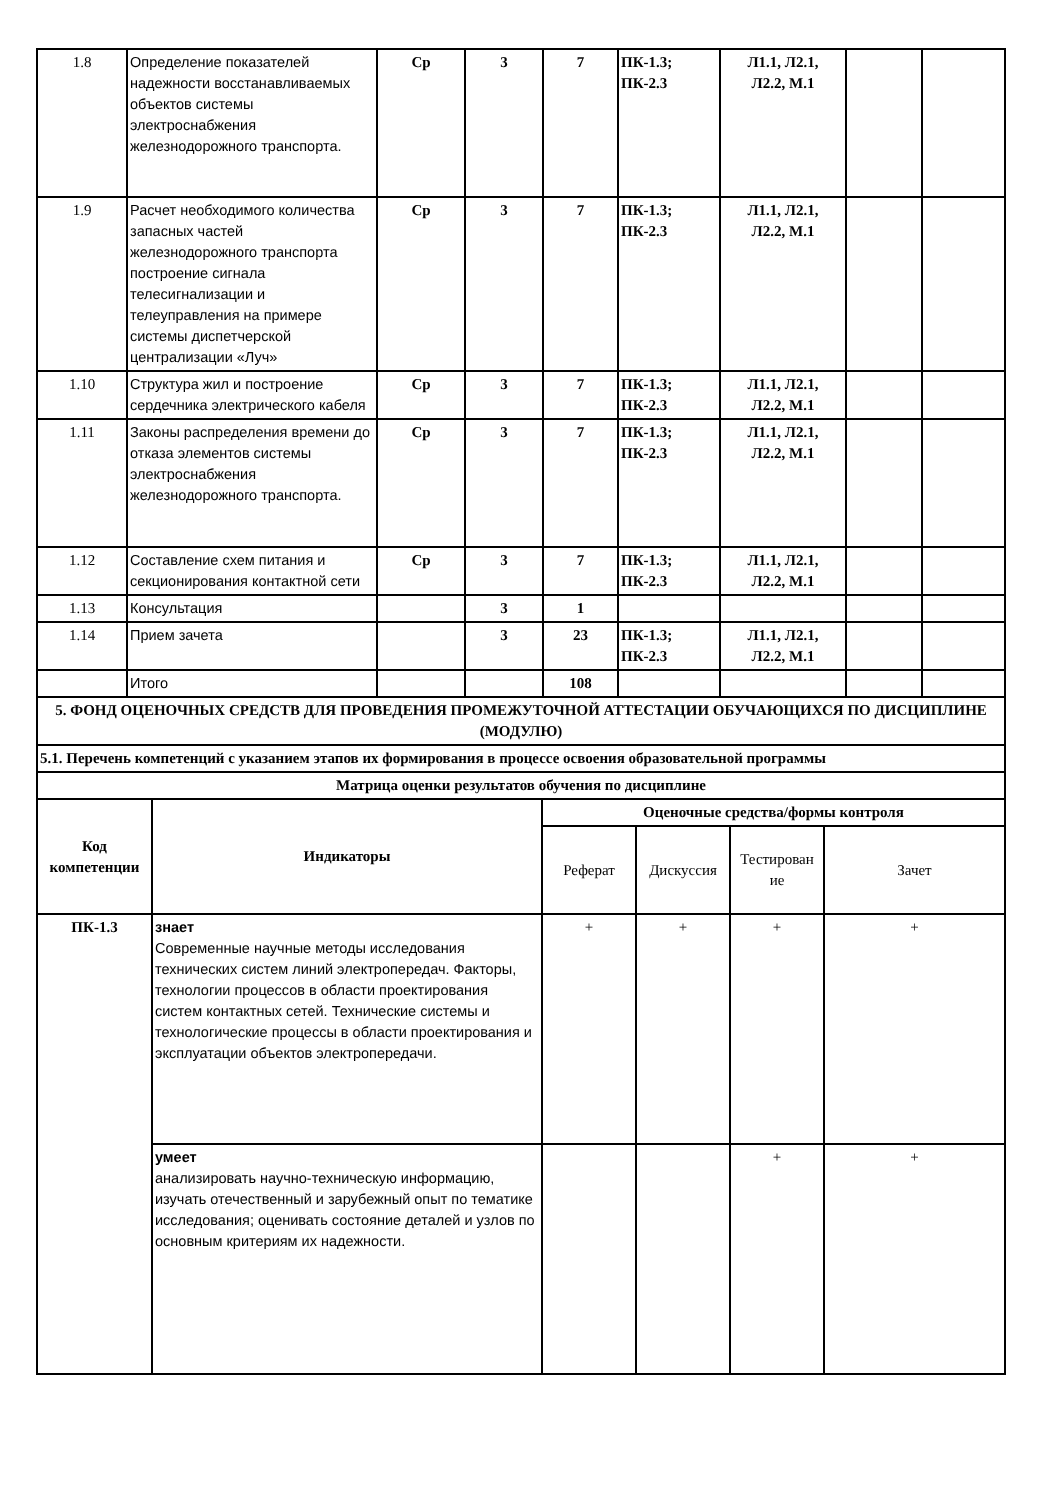| 1.8 | Определение показателей надежности восстанавливаемых объектов системы электроснабжения железнодорожного транспорта. | Ср | 3 | 7 | ПК-1.3; ПК-2.3 | Л1.1, Л2.1, Л2.2, М.1 | | |
| 1.9 | Расчет необходимого количества запасных частей железнодорожного транспорта построение сигнала телесигнализации и телеуправления на примере системы диспетчерской централизации «Луч» | Ср | 3 | 7 | ПК-1.3; ПК-2.3 | Л1.1, Л2.1, Л2.2, М.1 | | |
| 1.10 | Структура жил и построение сердечника электрического кабеля | Ср | 3 | 7 | ПК-1.3; ПК-2.3 | Л1.1, Л2.1, Л2.2, М.1 | | |
| 1.11 | Законы распределения времени до отказа элементов системы электроснабжения железнодорожного транспорта. | Ср | 3 | 7 | ПК-1.3; ПК-2.3 | Л1.1, Л2.1, Л2.2, М.1 | | |
| 1.12 | Составление схем питания и секционирования контактной сети | Ср | 3 | 7 | ПК-1.3; ПК-2.3 | Л1.1, Л2.1, Л2.2, М.1 | | |
| 1.13 | Консультация | | 3 | 1 | | | | |
| 1.14 | Прием зачета | | 3 | 23 | ПК-1.3; ПК-2.3 | Л1.1, Л2.1, Л2.2, М.1 | | |
| | Итого | | | 108 | | | | |
| 5. ФОНД ОЦЕНОЧНЫХ СРЕДСТВ ДЛЯ ПРОВЕДЕНИЯ ПРОМЕЖУТОЧНОЙ АТТЕСТАЦИИ ОБУЧАЮЩИХСЯ ПО ДИСЦИПЛИНЕ (МОДУЛЮ) | | | | | | | | |
| 5.1. Перечень компетенций с указанием этапов их формирования в процессе освоения образовательной программы | | | | | | | | |
| Матрица оценки результатов обучения по дисциплине | | | | | | | | |
| Код компетенции | Индикаторы | Оценочные средства/формы контроля | | | |
| --- | --- | --- | --- | --- | --- |
| | | Реферат | Дискуссия | Тестирован ие | Зачет |
| ПК-1.3 | знает Современные научные методы исследования технических систем линий электропередач. Факторы, технологии процессов в области проектирования систем контактных сетей. Технические системы и технологические процессы в области проектирования и эксплуатации объектов электропередачи. | + | + | + | + |
| | умеет анализировать научно-техническую информацию, изучать отечественный и зарубежный опыт по тематике исследования; оценивать состояние деталей и узлов по основным критериям их надежности. | | | + | + |